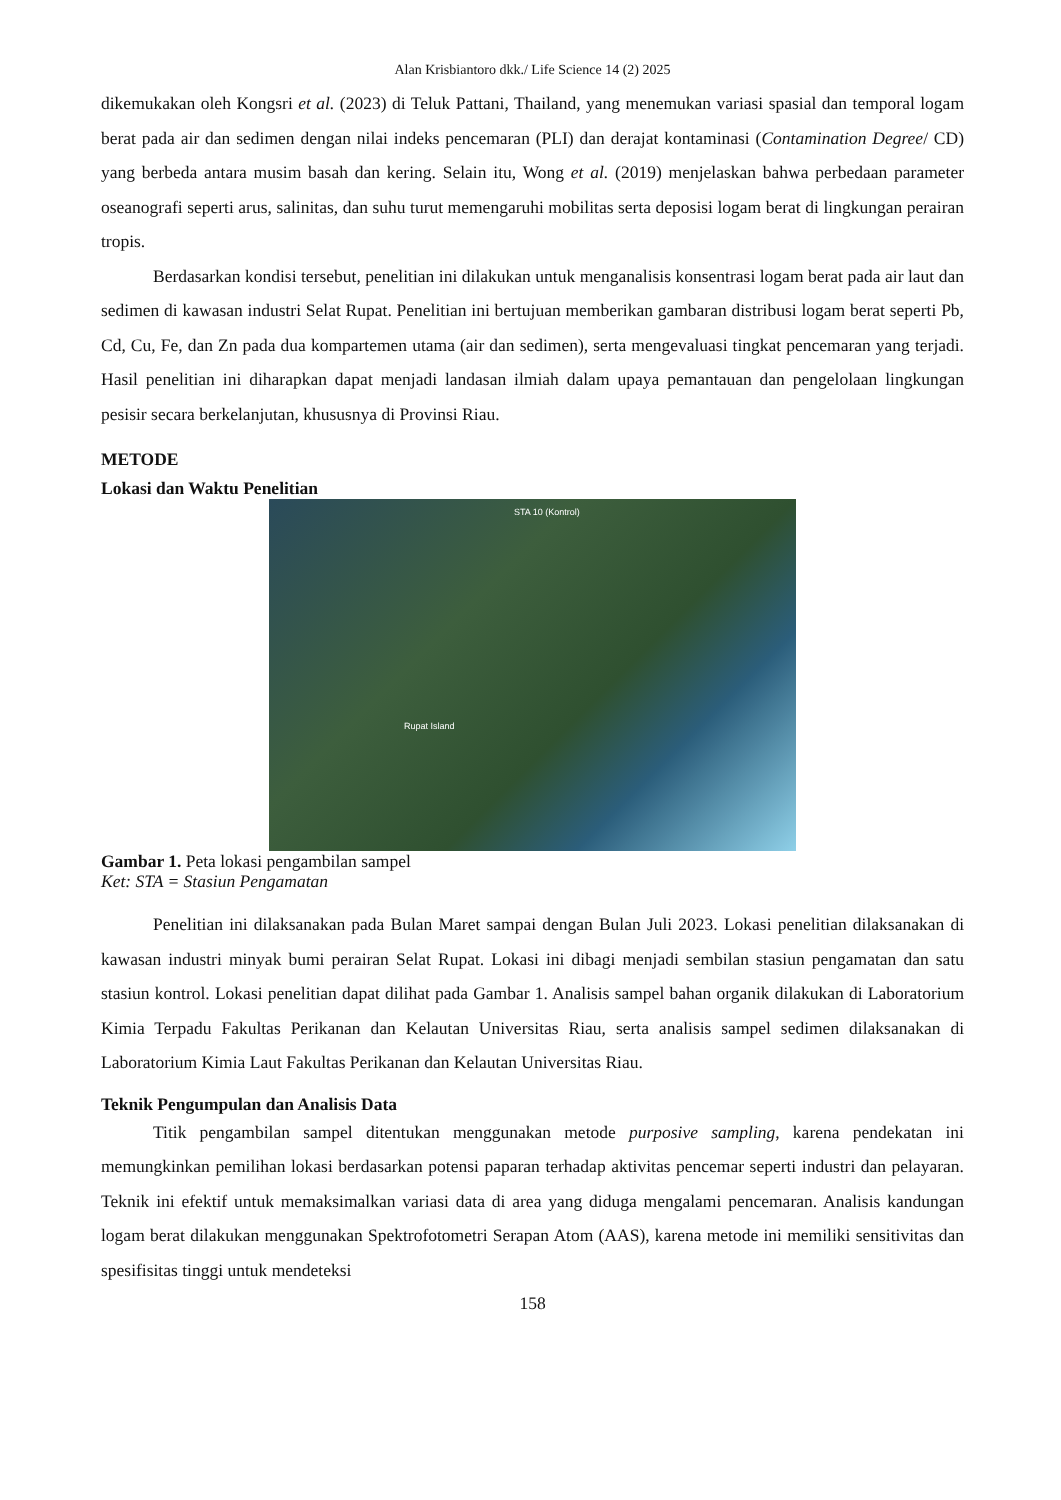Alan Krisbiantoro dkk./ Life Science 14 (2) 2025
dikemukakan oleh Kongsri et al. (2023) di Teluk Pattani, Thailand, yang menemukan variasi spasial dan temporal logam berat pada air dan sedimen dengan nilai indeks pencemaran (PLI) dan derajat kontaminasi (Contamination Degree/ CD) yang berbeda antara musim basah dan kering. Selain itu, Wong et al. (2019) menjelaskan bahwa perbedaan parameter oseanografi seperti arus, salinitas, dan suhu turut memengaruhi mobilitas serta deposisi logam berat di lingkungan perairan tropis.
Berdasarkan kondisi tersebut, penelitian ini dilakukan untuk menganalisis konsentrasi logam berat pada air laut dan sedimen di kawasan industri Selat Rupat. Penelitian ini bertujuan memberikan gambaran distribusi logam berat seperti Pb, Cd, Cu, Fe, dan Zn pada dua kompartemen utama (air dan sedimen), serta mengevaluasi tingkat pencemaran yang terjadi. Hasil penelitian ini diharapkan dapat menjadi landasan ilmiah dalam upaya pemantauan dan pengelolaan lingkungan pesisir secara berkelanjutan, khususnya di Provinsi Riau.
METODE
Lokasi dan Waktu Penelitian
STA 10 (Kontrol)
Rupat Island
Gambar 1. Peta lokasi pengambilan sampel
Ket: STA = Stasiun Pengamatan
Penelitian ini dilaksanakan pada Bulan Maret sampai dengan Bulan Juli 2023. Lokasi penelitian dilaksanakan di kawasan industri minyak bumi perairan Selat Rupat. Lokasi ini dibagi menjadi sembilan stasiun pengamatan dan satu stasiun kontrol. Lokasi penelitian dapat dilihat pada Gambar 1. Analisis sampel bahan organik dilakukan di Laboratorium Kimia Terpadu Fakultas Perikanan dan Kelautan Universitas Riau, serta analisis sampel sedimen dilaksanakan di Laboratorium Kimia Laut Fakultas Perikanan dan Kelautan Universitas Riau.
Teknik Pengumpulan dan Analisis Data
Titik pengambilan sampel ditentukan menggunakan metode purposive sampling, karena pendekatan ini memungkinkan pemilihan lokasi berdasarkan potensi paparan terhadap aktivitas pencemar seperti industri dan pelayaran. Teknik ini efektif untuk memaksimalkan variasi data di area yang diduga mengalami pencemaran. Analisis kandungan logam berat dilakukan menggunakan Spektrofotometri Serapan Atom (AAS), karena metode ini memiliki sensitivitas dan spesifisitas tinggi untuk mendeteksi
158